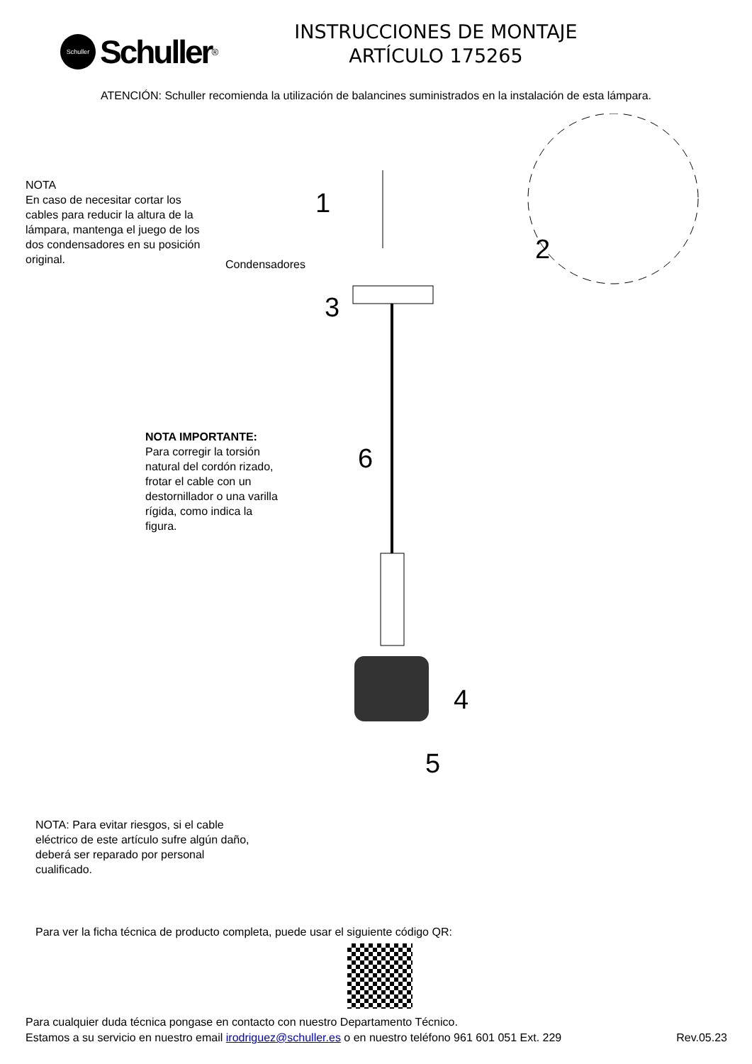Schuller
Schuller<sup>®</sup>
INSTRUCCIONES DE MONTAJE
ARTÍCULO 175265
ATENCIÓN: Schuller recomienda la utilización de balancines suministrados en la instalación de esta lámpara.
NOTA
En caso de necesitar cortar los cables para reducir la altura de la lámpara, mantenga el juego de los dos condensadores en su posición original.
Condensadores
1
2
3
6
4
5
NOTA IMPORTANTE:
Para corregir la torsión natural del cordón rizado, frotar el cable con un destornillador o una varilla rígida, como indica la figura.
NOTA: Para evitar riesgos, si el cable eléctrico de este artículo sufre algún daño, deberá ser reparado por personal cualificado.
Para ver la ficha técnica de producto completa, puede usar el siguiente código QR:
Para cualquier duda técnica pongase en contacto con nuestro Departamento Técnico.
Estamos a su servicio en nuestro email irodriguez@schuller.es o en nuestro teléfono 961 601 051 Ext. 229 Rev.05.23